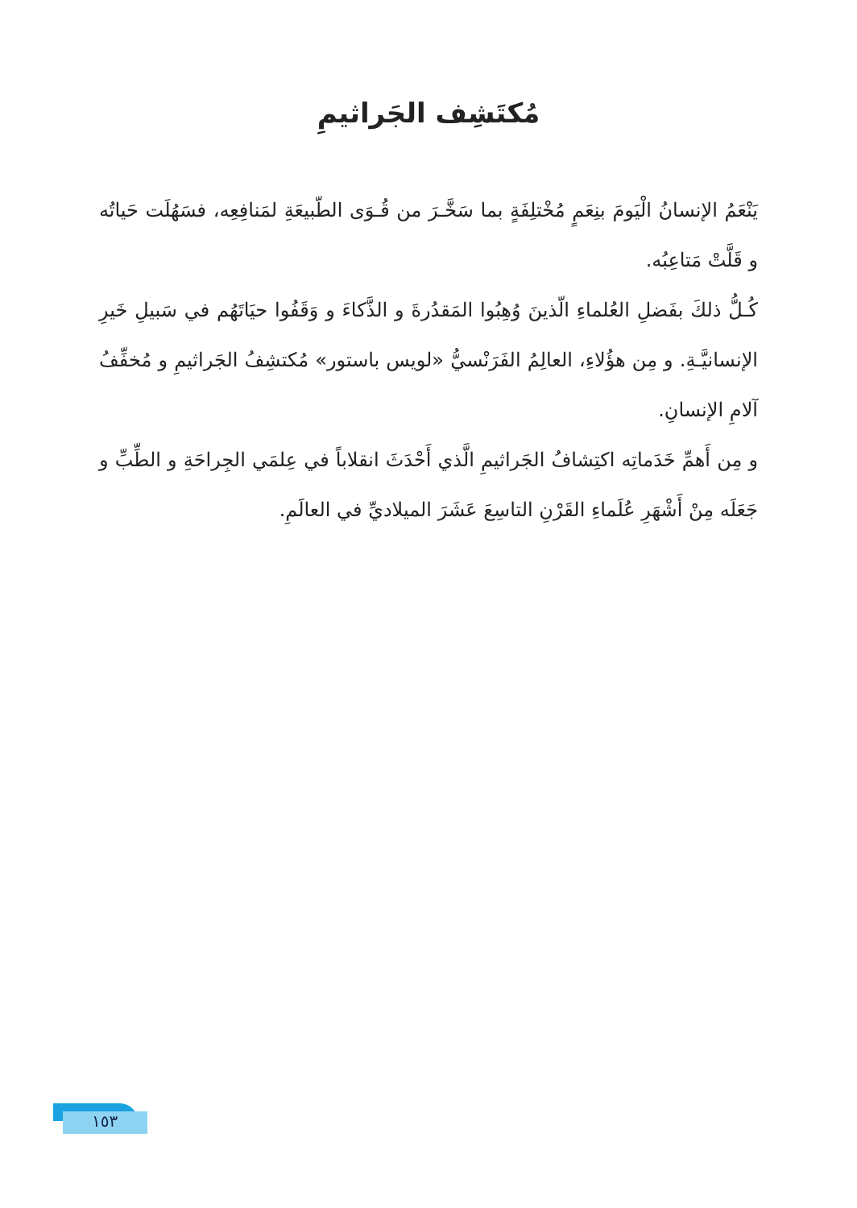مُكتَشِف الجَراثيمِ
يَنْعَمُ الإنسانُ الْيَومَ بنِعَمٍ مُخْتلِفَةٍ بما سَخَّـرَ من قُـوَى الطّبيعَةِ لمَنافِعِه، فسَهُلَت حَياتُه و قَلَّتْ مَتاعِبُه.
كُـلُّ ذلكَ بفَضلِ العُلماءِ الّذينَ وُهِبُوا المَقدُرةَ و الذَّكاءَ و وَقَفُوا حيَاتَهُم في سَبيلِ خَيرِ الإنسانيَّـةِ. و مِن هؤُلاءِ، العالِمُ الفَرَنْسيُّ «لويس باستور» مُكتشِفُ الجَراثيمِ و مُخفِّفُ آلامِ الإنسانِ.
و مِن أَهمِّ خَدَماتِه اكتِشافُ الجَراثيمِ الَّذي أَحْدَثَ انقلاباً في عِلمَي الجِراحَةِ و الطِّبِّ و جَعَلَه مِنْ أَشْهَرِ عُلَماءِ القَرْنِ التاسِعَ عَشَرَ الميلاديِّ في العالَمِ.
١٥٣